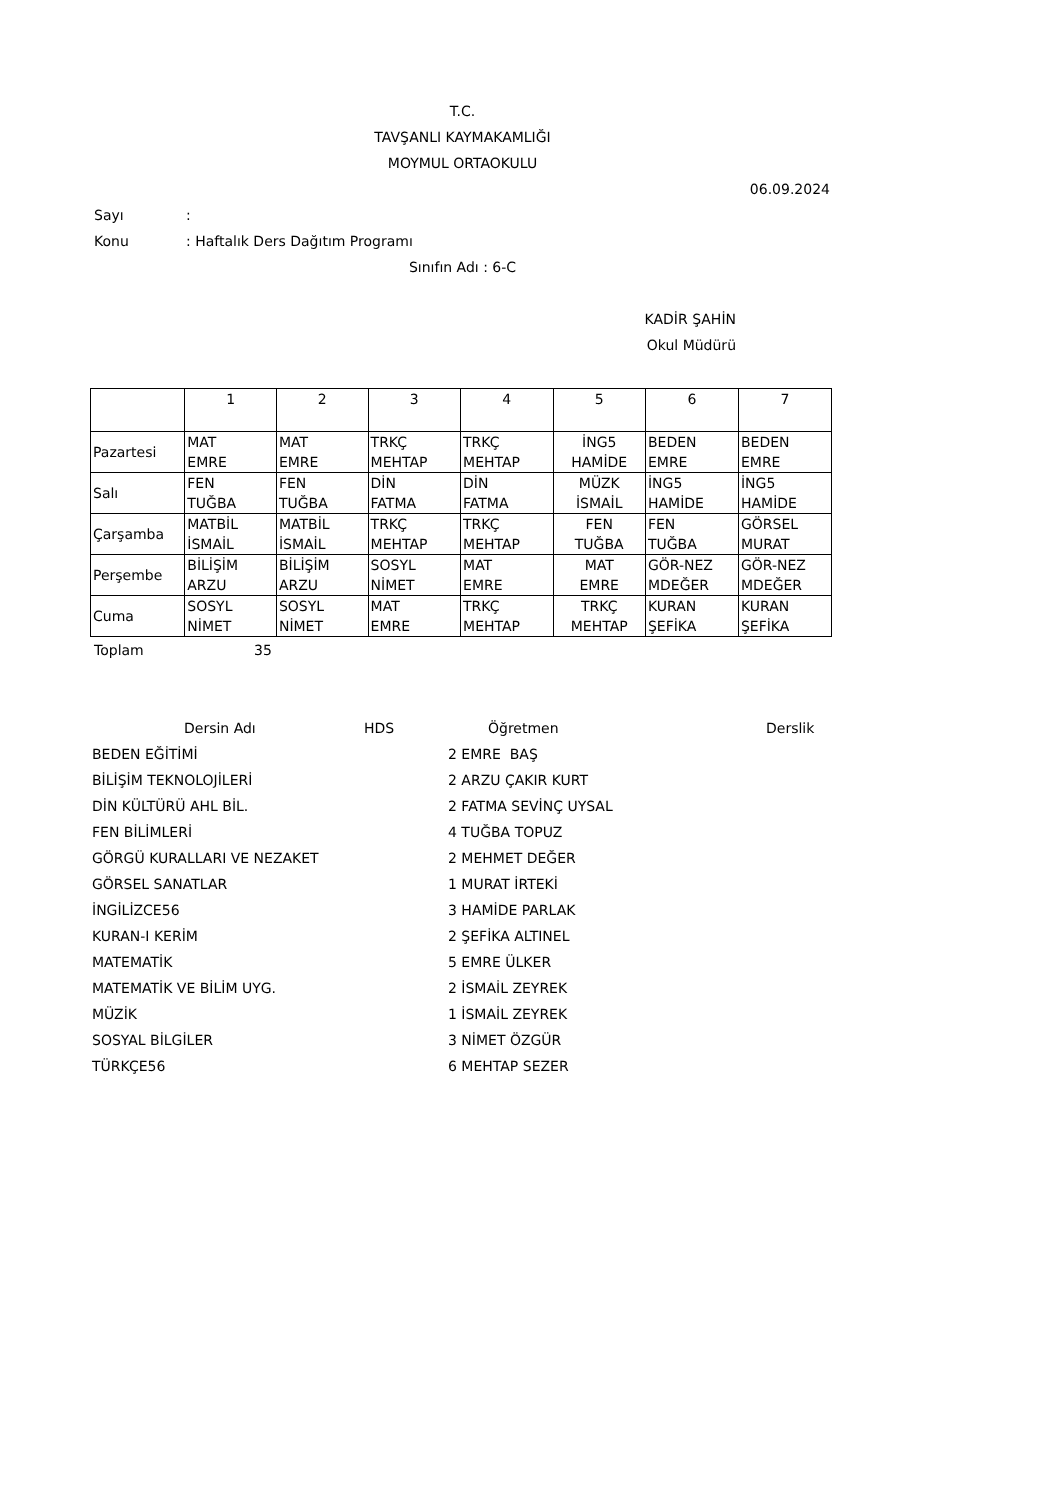T.C.
TAVŞANLI KAYMAKAMLIĞI
MOYMUL ORTAOKULU
06.09.2024
Sayı:
Konu: Haftalık Ders Dağıtım Programı
Sınıfın Adı : 6-C
KADİR ŞAHİN
Okul Müdürü
| | 1 | 2 | 3 | 4 | 5 | 6 | 7 |
| Pazartesi | MAT EMRE | MAT EMRE | TRKÇ MEHTAP | TRKÇ MEHTAP | İNG5 HAMİDE | BEDEN EMRE | BEDEN EMRE |
| Salı | FEN TUĞBA | FEN TUĞBA | DİN FATMA | DİN FATMA | MÜZK İSMAİL | İNG5 HAMİDE | İNG5 HAMİDE |
| Çarşamba | MATBİL İSMAİL | MATBİL İSMAİL | TRKÇ MEHTAP | TRKÇ MEHTAP | FEN TUĞBA | FEN TUĞBA | GÖRSEL MURAT |
| Perşembe | BİLİŞİM ARZU | BİLİŞİM ARZU | SOSYL NİMET | MAT EMRE | MAT EMRE | GÖR-NEZ MDEĞER | GÖR-NEZ MDEĞER |
| Cuma | SOSYL NİMET | SOSYL NİMET | MAT EMRE | TRKÇ MEHTAP | TRKÇ MEHTAP | KURAN ŞEFİKA | KURAN ŞEFİKA |
Toplam 35
| Dersin Adı | HDS | Öğretmen | Derslik |
| --- | --- | --- | --- |
| BEDEN EĞİTİMİ | | 2 EMRE BAŞ | |
| BİLİŞİM TEKNOLOJİLERİ | | 2 ARZU ÇAKIR KURT | |
| DİN KÜLTÜRÜ AHL BİL. | | 2 FATMA SEVİNÇ UYSAL | |
| FEN BİLİMLERİ | | 4 TUĞBA TOPUZ | |
| GÖRGÜ KURALLARI VE NEZAKET | | 2 MEHMET DEĞER | |
| GÖRSEL SANATLAR | | 1 MURAT İRTEKİ | |
| İNGİLİZCE56 | | 3 HAMİDE PARLAK | |
| KURAN-I KERİM | | 2 ŞEFİKA ALTINEL | |
| MATEMATİK | | 5 EMRE ÜLKER | |
| MATEMATİK VE BİLİM UYG. | | 2 İSMAİL ZEYREK | |
| MÜZİK | | 1 İSMAİL ZEYREK | |
| SOSYAL BİLGİLER | | 3 NİMET ÖZGÜR | |
| TÜRKÇE56 | | 6 MEHTAP SEZER | |